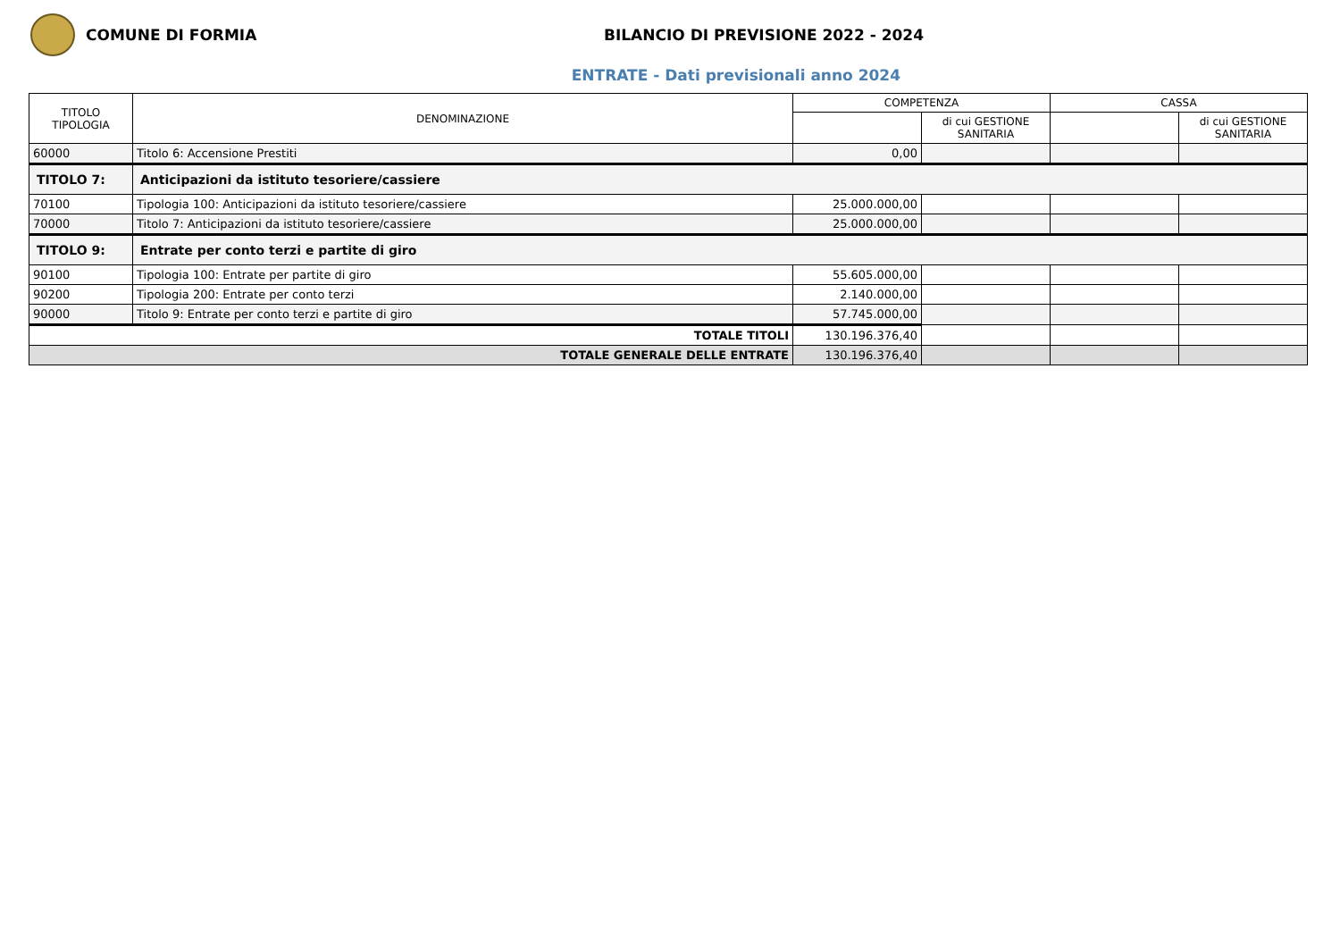COMUNE DI FORMIA
BILANCIO DI PREVISIONE 2022 - 2024
ENTRATE - Dati previsionali anno 2024
| TITOLO TIPOLOGIA | DENOMINAZIONE | COMPETENZA | | CASSA | |
| --- | --- | --- | --- | --- | --- |
| | | | di cui GESTIONE SANITARIA | | di cui GESTIONE SANITARIA |
| 60000 | Titolo 6: Accensione Prestiti | 0,00 | | | |
| TITOLO 7: | Anticipazioni da istituto tesoriere/cassiere | | | | |
| 70100 | Tipologia 100: Anticipazioni da istituto tesoriere/cassiere | 25.000.000,00 | | | |
| 70000 | Titolo 7: Anticipazioni da istituto tesoriere/cassiere | 25.000.000,00 | | | |
| TITOLO 9: | Entrate per conto terzi e partite di giro | | | | |
| 90100 | Tipologia 100: Entrate per partite di giro | 55.605.000,00 | | | |
| 90200 | Tipologia 200: Entrate per conto terzi | 2.140.000,00 | | | |
| 90000 | Titolo 9: Entrate per conto terzi e partite di giro | 57.745.000,00 | | | |
| TOTALE TITOLI | | 130.196.376,40 | | | |
| TOTALE GENERALE DELLE ENTRATE | | 130.196.376,40 | | | |